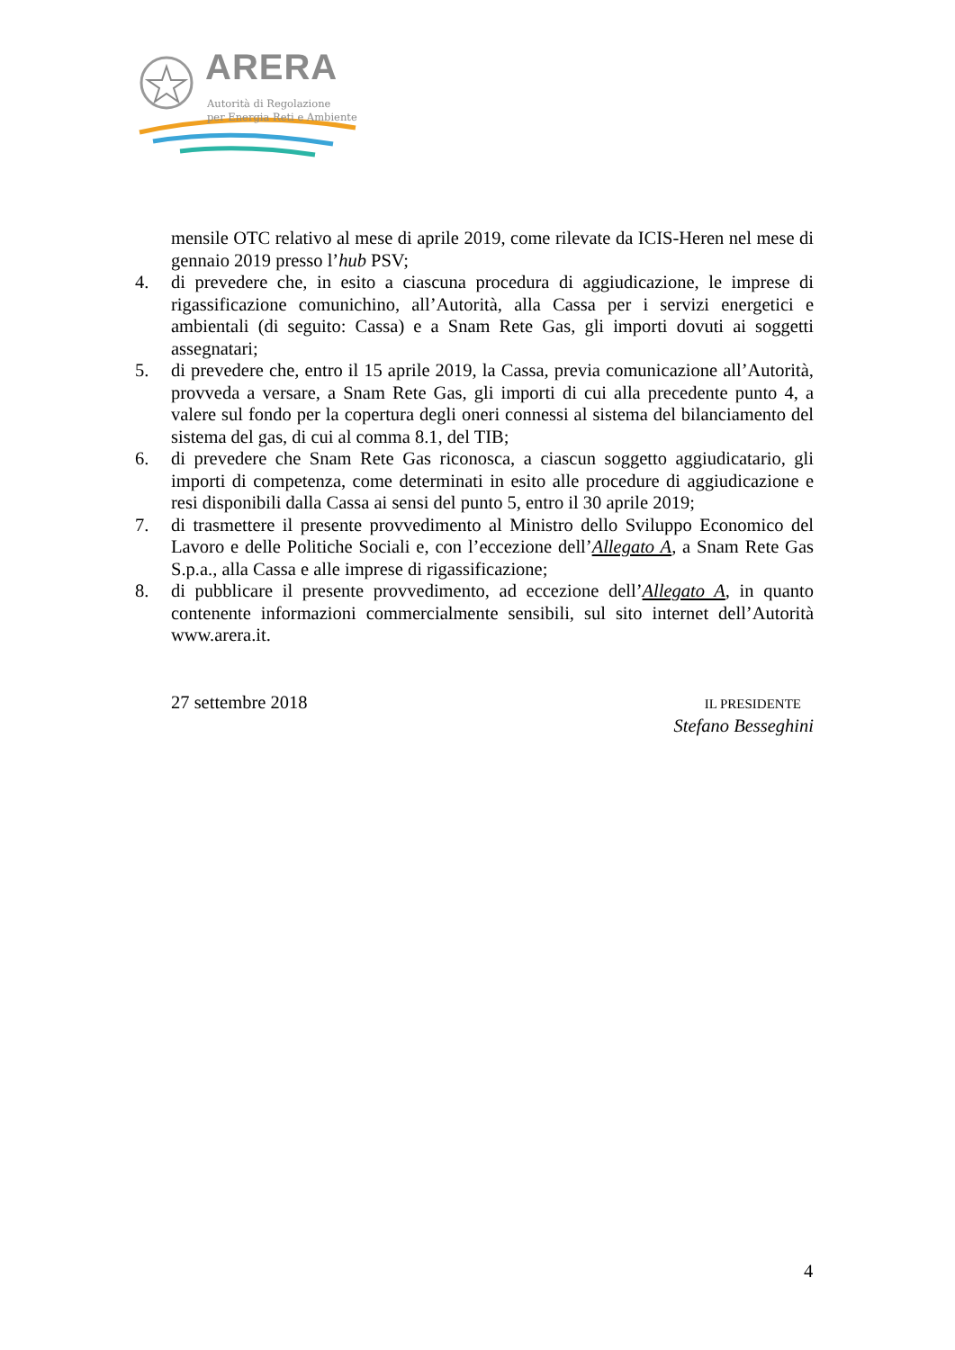ARERA
Autorità di Regolazione
per Energia Reti e Ambiente
mensile OTC relativo al mese di aprile 2019, come rilevate da ICIS-Heren nel mese di gennaio 2019 presso l’hub PSV;
4. di prevedere che, in esito a ciascuna procedura di aggiudicazione, le imprese di rigassificazione comunichino, all’Autorità, alla Cassa per i servizi energetici e ambientali (di seguito: Cassa) e a Snam Rete Gas, gli importi dovuti ai soggetti assegnatari;
5. di prevedere che, entro il 15 aprile 2019, la Cassa, previa comunicazione all’Autorità, provveda a versare, a Snam Rete Gas, gli importi di cui alla precedente punto 4, a valere sul fondo per la copertura degli oneri connessi al sistema del bilanciamento del sistema del gas, di cui al comma 8.1, del TIB;
6. di prevedere che Snam Rete Gas riconosca, a ciascun soggetto aggiudicatario, gli importi di competenza, come determinati in esito alle procedure di aggiudicazione e resi disponibili dalla Cassa ai sensi del punto 5, entro il 30 aprile 2019;
7. di trasmettere il presente provvedimento al Ministro dello Sviluppo Economico del Lavoro e delle Politiche Sociali e, con l’eccezione dell’Allegato A, a Snam Rete Gas S.p.a., alla Cassa e alle imprese di rigassificazione;
8. di pubblicare il presente provvedimento, ad eccezione dell’Allegato A, in quanto contenente informazioni commercialmente sensibili, sul sito internet dell’Autorità www.arera.it.
27 settembre 2018
IL PRESIDENTE
Stefano Besseghini
4